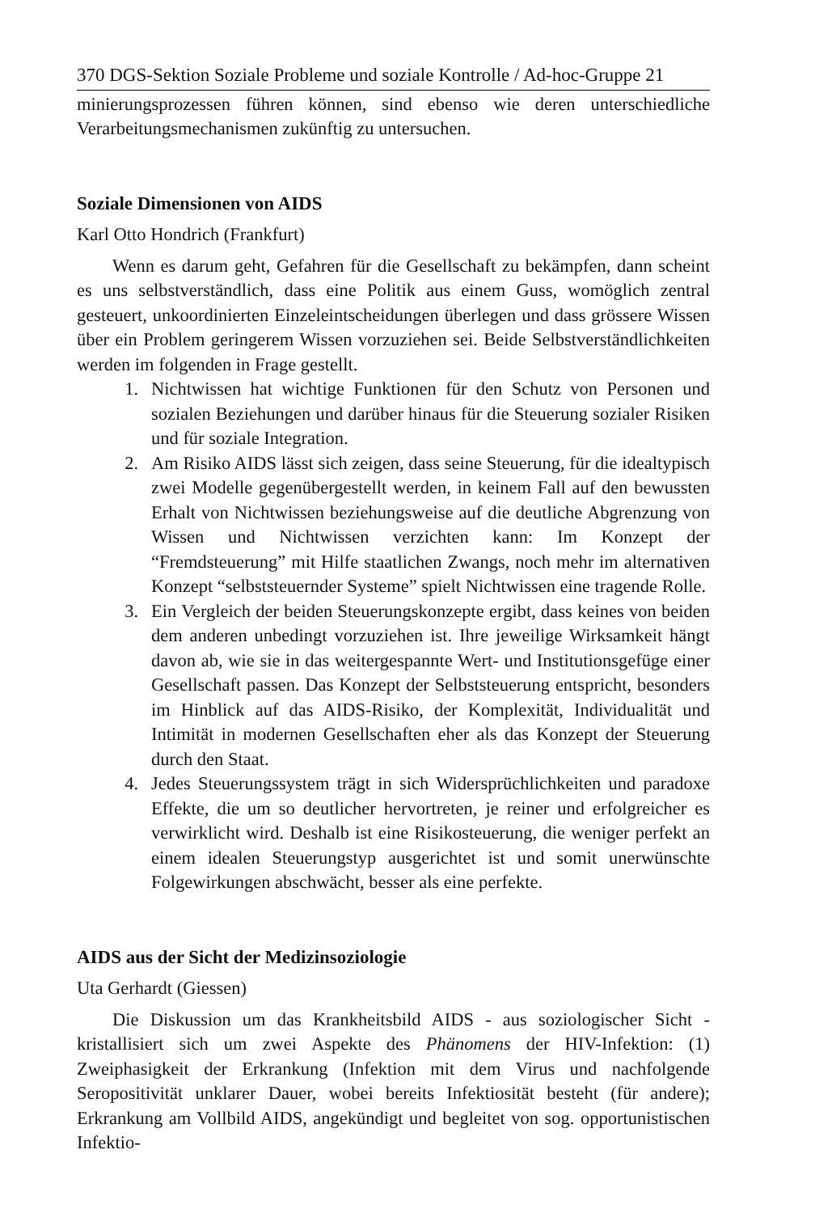370 DGS-Sektion Soziale Probleme und soziale Kontrolle / Ad-hoc-Gruppe 21
minierungsprozessen führen können, sind ebenso wie deren unterschiedliche Verarbeitungsmechanismen zukünftig zu untersuchen.
Soziale Dimensionen von AIDS
Karl Otto Hondrich (Frankfurt)
Wenn es darum geht, Gefahren für die Gesellschaft zu bekämpfen, dann scheint es uns selbstverständlich, dass eine Politik aus einem Guss, womöglich zentral gesteuert, unkoordinierten Einzeleintscheidungen überlegen und dass grössere Wissen über ein Problem geringerem Wissen vorzuziehen sei. Beide Selbstverständlichkeiten werden im folgenden in Frage gestellt.
1. Nichtwissen hat wichtige Funktionen für den Schutz von Personen und sozialen Beziehungen und darüber hinaus für die Steuerung sozialer Risiken und für soziale Integration.
2. Am Risiko AIDS lässt sich zeigen, dass seine Steuerung, für die idealtypisch zwei Modelle gegenübergestellt werden, in keinem Fall auf den bewussten Erhalt von Nichtwissen beziehungsweise auf die deutliche Abgrenzung von Wissen und Nichtwissen verzichten kann: Im Konzept der “Fremdsteuerung” mit Hilfe staatlichen Zwangs, noch mehr im alternativen Konzept “selbststeuernder Systeme” spielt Nichtwissen eine tragende Rolle.
3. Ein Vergleich der beiden Steuerungskonzepte ergibt, dass keines von beiden dem anderen unbedingt vorzuziehen ist. Ihre jeweilige Wirksamkeit hängt davon ab, wie sie in das weitergespannte Wert- und Institutionsgefüge einer Gesellschaft passen. Das Konzept der Selbststeuerung entspricht, besonders im Hinblick auf das AIDS-Risiko, der Komplexität, Individualität und Intimität in modernen Gesellschaften eher als das Konzept der Steuerung durch den Staat.
4. Jedes Steuerungssystem trägt in sich Widersprüchlichkeiten und paradoxe Effekte, die um so deutlicher hervortreten, je reiner und erfolgreicher es verwirklicht wird. Deshalb ist eine Risikosteuerung, die weniger perfekt an einem idealen Steuerungstyp ausgerichtet ist und somit unerwünschte Folgewirkungen abschwächt, besser als eine perfekte.
AIDS aus der Sicht der Medizinsoziologie
Uta Gerhardt (Giessen)
Die Diskussion um das Krankheitsbild AIDS - aus soziologischer Sicht - kristallisiert sich um zwei Aspekte des Phänomens der HIV-Infektion: (1) Zweiphasigkeit der Erkrankung (Infektion mit dem Virus und nachfolgende Seropositivität unklarer Dauer, wobei bereits Infektiosität besteht (für andere); Erkrankung am Vollbild AIDS, angekündigt und begleitet von sog. opportunistischen Infektio-